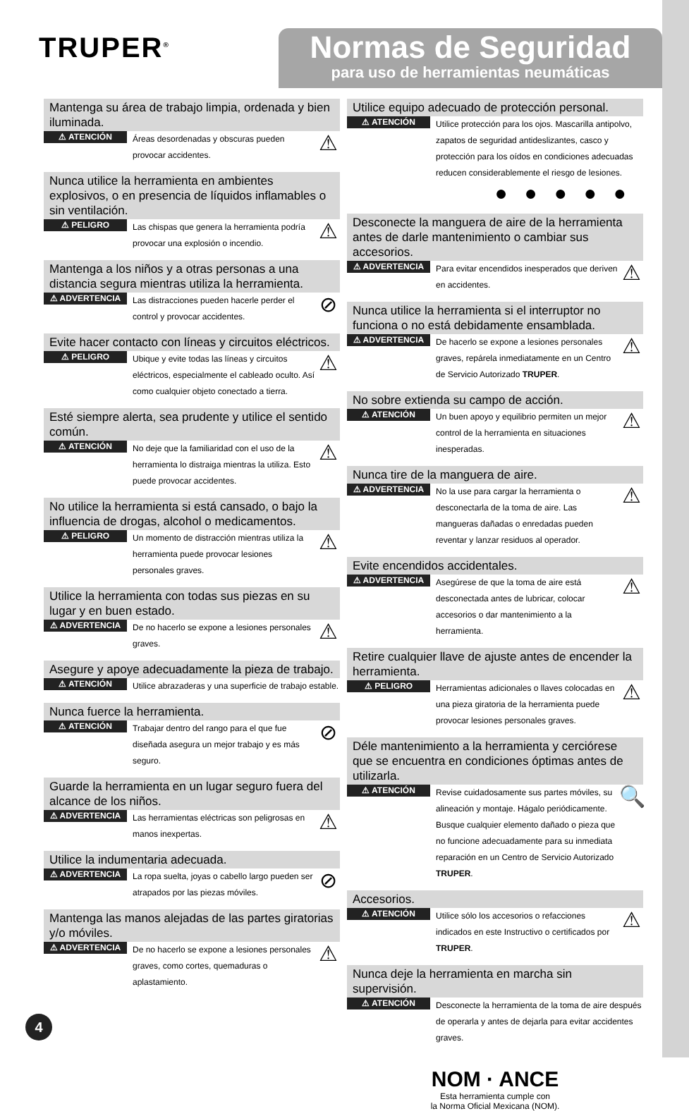TRUPER<sup>®</sup>
Normas de Seguridad
para uso de herramientas neumáticas
Mantenga su área de trabajo limpia, ordenada y bien iluminada.
⚠ ATENCIÓN Áreas desordenadas y obscuras pueden provocar accidentes. ⚠
Nunca utilice la herramienta en ambientes explosivos, o en presencia de líquidos inflamables o sin ventilación.
⚠ PELIGRO Las chispas que genera la herramienta podría provocar una explosión o incendio. ⚠
Mantenga a los niños y a otras personas a una distancia segura mientras utiliza la herramienta.
⚠ ADVERTENCIA Las distracciones pueden hacerle perder el control y provocar accidentes. ⊘
Evite hacer contacto con líneas y circuitos eléctricos.
⚠ PELIGRO Ubique y evite todas las líneas y circuitos eléctricos, especialmente el cableado oculto. Así como cualquier objeto conectado a tierra. ⚠
Esté siempre alerta, sea prudente y utilice el sentido común.
⚠ ATENCIÓN No deje que la familiaridad con el uso de la herramienta lo distraiga mientras la utiliza. Esto puede provocar accidentes. ⚠
No utilice la herramienta si está cansado, o bajo la influencia de drogas, alcohol o medicamentos.
⚠ PELIGRO Un momento de distracción mientras utiliza la herramienta puede provocar lesiones personales graves. ⚠
Utilice la herramienta con todas sus piezas en su lugar y en buen estado.
⚠ ADVERTENCIA De no hacerlo se expone a lesiones personales graves. ⚠
Asegure y apoye adecuadamente la pieza de trabajo.
⚠ ATENCIÓN Utilice abrazaderas y una superficie de trabajo estable.
Nunca fuerce la herramienta.
⚠ ATENCIÓN Trabajar dentro del rango para el que fue diseñada asegura un mejor trabajo y es más seguro. ⊘
Guarde la herramienta en un lugar seguro fuera del alcance de los niños.
⚠ ADVERTENCIA Las herramientas eléctricas son peligrosas en manos inexpertas. ⚠
Utilice la indumentaria adecuada.
⚠ ADVERTENCIA La ropa suelta, joyas o cabello largo pueden ser atrapados por las piezas móviles. ⊘
Mantenga las manos alejadas de las partes giratorias y/o móviles.
⚠ ADVERTENCIA De no hacerlo se expone a lesiones personales graves, como cortes, quemaduras o aplastamiento. ⚠
Utilice equipo adecuado de protección personal.
⚠ ATENCIÓN Utilice protección para los ojos. Mascarilla antipolvo, zapatos de seguridad antideslizantes, casco y protección para los oídos en condiciones adecuadas reducen considerablemente el riesgo de lesiones.
●●●●●
Desconecte la manguera de aire de la herramienta antes de darle mantenimiento o cambiar sus accesorios.
⚠ ADVERTENCIA Para evitar encendidos inesperados que deriven en accidentes. ⚠
Nunca utilice la herramienta si el interruptor no funciona o no está debidamente ensamblada.
⚠ ADVERTENCIA De hacerlo se expone a lesiones personales graves, repárela inmediatamente en un Centro de Servicio Autorizado TRUPER. ⚠
No sobre extienda su campo de acción.
⚠ ATENCIÓN Un buen apoyo y equilibrio permiten un mejor control de la herramienta en situaciones inesperadas. ⚠
Nunca tire de la manguera de aire.
⚠ ADVERTENCIA No la use para cargar la herramienta o desconectarla de la toma de aire. Las mangueras dañadas o enredadas pueden reventar y lanzar residuos al operador. ⚠
Evite encendidos accidentales.
⚠ ADVERTENCIA Asegúrese de que la toma de aire está desconectada antes de lubricar, colocar accesorios o dar mantenimiento a la herramienta. ⚠
Retire cualquier llave de ajuste antes de encender la herramienta.
⚠ PELIGRO Herramientas adicionales o llaves colocadas en una pieza giratoria de la herramienta puede provocar lesiones personales graves. ⚠
Déle mantenimiento a la herramienta y cerciórese que se encuentra en condiciones óptimas antes de utilizarla.
⚠ ATENCIÓN Revise cuidadosamente sus partes móviles, su alineación y montaje. Hágalo periódicamente. Busque cualquier elemento dañado o pieza que no funcione adecuadamente para su inmediata reparación en un Centro de Servicio Autorizado TRUPER. 🔍
Accesorios.
⚠ ATENCIÓN Utilice sólo los accesorios o refacciones indicados en este Instructivo o certificados por TRUPER. ⚠
Nunca deje la herramienta en marcha sin supervisión.
⚠ ATENCIÓN Desconecte la herramienta de la toma de aire después de operarla y antes de dejarla para evitar accidentes graves.
NOM · ANCE
Esta herramienta cumple con
la Norma Oficial Mexicana (NOM).
4